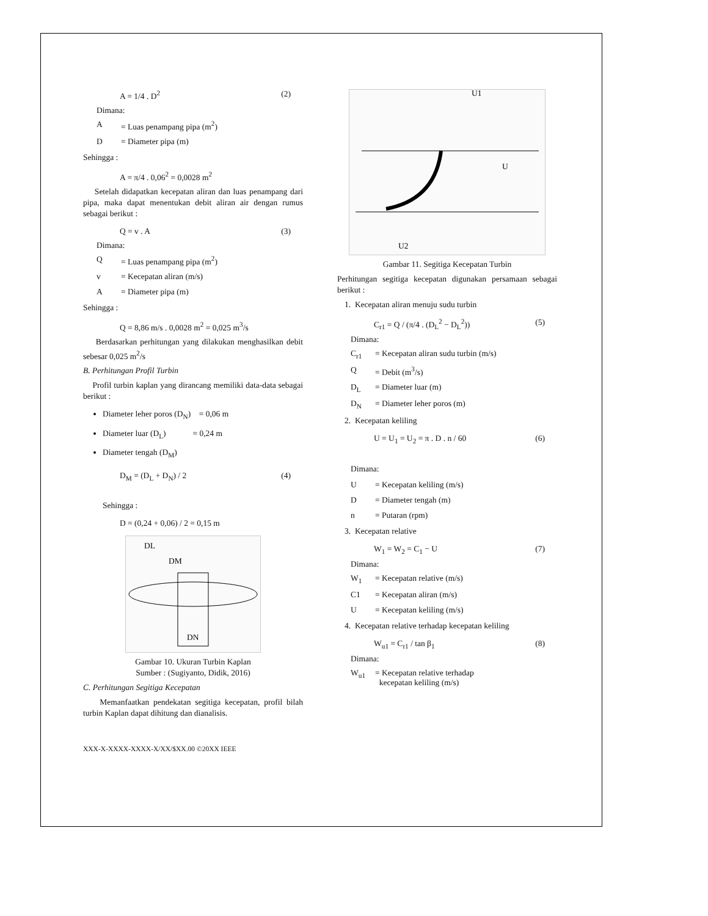A = 1/4 . D<sup>2</sup> (2)
Dimana:
A = Luas penampang pipa (m<sup>2</sup>)
D = Diameter pipa (m)
Sehingga :
A = π/4 . 0,06<sup>2</sup> = 0,0028 m<sup>2</sup>
Setelah didapatkan kecepatan aliran dan luas penampang dari pipa, maka dapat menentukan debit aliran air dengan rumus sebagai berikut :
Q = v . A (3)
Dimana:
Q = Luas penampang pipa (m<sup>2</sup>)
v = Kecepatan aliran (m/s)
A = Diameter pipa (m)
Sehingga :
Q = 8,86 m/s . 0,0028 m<sup>2</sup> = 0,025 m<sup>3</sup>/s
Berdasarkan perhitungan yang dilakukan menghasilkan debit sebesar 0,025 m<sup>2</sup>/s
B. Perhitungan Profil Turbin
Profil turbin kaplan yang dirancang memiliki data-data sebagai berikut :
Diameter leher poros (D<sub>N</sub>) = 0,06 m
Diameter luar (D<sub>L</sub>) = 0,24 m
Diameter tengah (D<sub>M</sub>)
D<sub>M</sub> = (D<sub>L</sub> + D<sub>N</sub>) / 2 (4)
Sehingga :
D = (0,24 + 0,06) / 2 = 0,15 m
DL
DM
DN
Gambar 10. Ukuran Turbin Kaplan
Sumber : (Sugiyanto, Didik, 2016)
C. Perhitungan Segitiga Kecepatan
Memanfaatkan pendekatan segitiga kecepatan, profil bilah turbin Kaplan dapat dihitung dan dianalisis.
XXX-X-XXXX-XXXX-X/XX/$XX.00 ©20XX IEEE
U1
U
U2
Gambar 11. Segitiga Kecepatan Turbin
Perhitungan segitiga kecepatan digunakan persamaan sebagai berikut :
1. Kecepatan aliran menuju sudu turbin
C<sub>r1</sub> = Q / (π/4 . (D<sub>L</sub><sup>2</sup> − D<sub>L</sub><sup>2</sup>)) (5)
Dimana:
C<sub>r1</sub> = Kecepatan aliran sudu turbin (m/s)
Q = Debit (m<sup>3</sup>/s)
D<sub>L</sub> = Diameter luar (m)
D<sub>N</sub> = Diameter leher poros (m)
2. Kecepatan keliling
U = U<sub>1</sub> = U<sub>2</sub> = π . D . n / 60 (6)
Dimana:
U = Kecepatan keliling (m/s)
D = Diameter tengah (m)
n = Putaran (rpm)
3. Kecepatan relative
W<sub>1</sub> = W<sub>2</sub> = C<sub>1</sub> − U (7)
Dimana:
W<sub>1</sub> = Kecepatan relative (m/s)
C1 = Kecepatan aliran (m/s)
U = Kecepatan keliling (m/s)
4. Kecepatan relative terhadap kecepatan keliling
W<sub>u1</sub> = C<sub>r1</sub> / tan β<sub>1</sub> (8)
Dimana:
W<sub>u1</sub> = Kecepatan relative terhadap
kecepatan keliling (m/s)